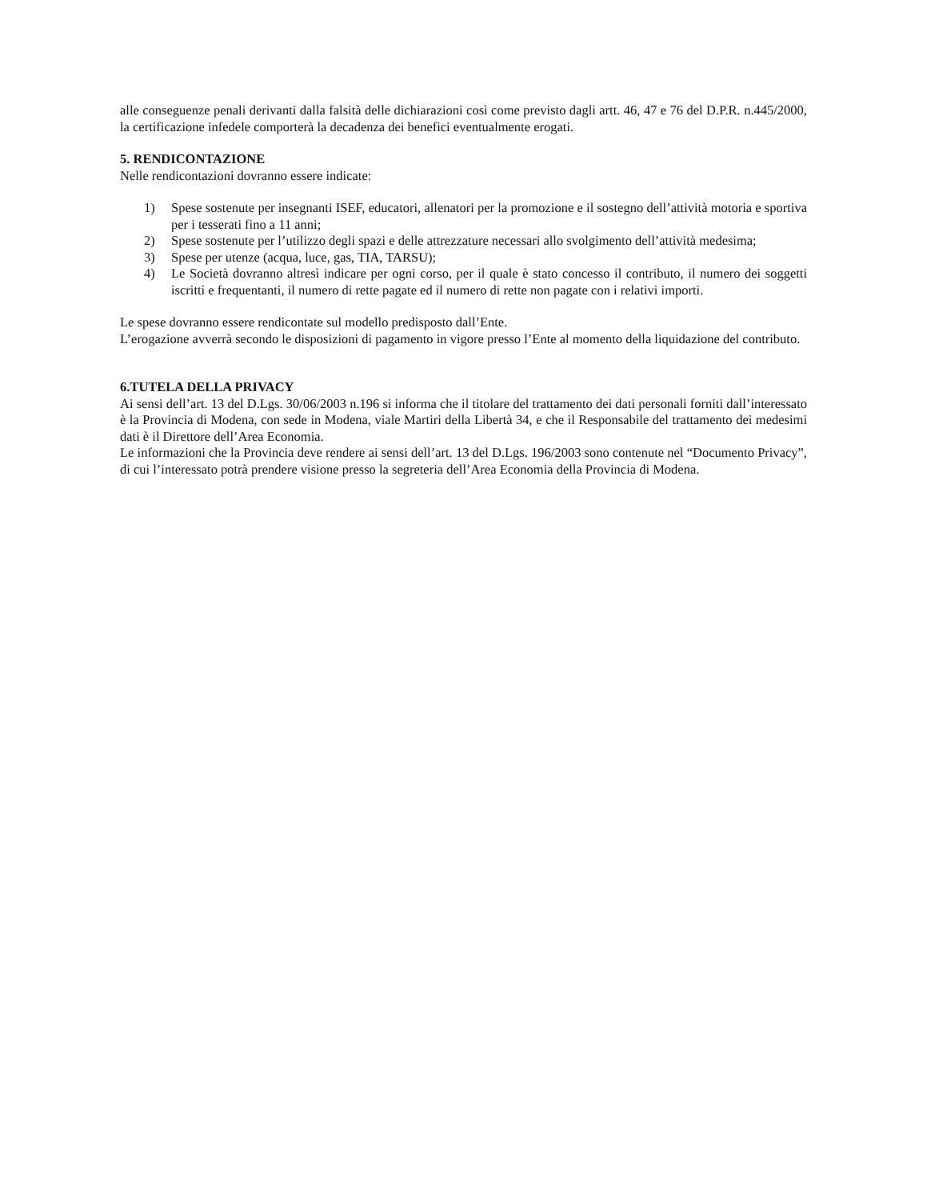alle conseguenze penali derivanti dalla falsità delle dichiarazioni così come previsto dagli artt. 46, 47 e 76 del D.P.R. n.445/2000, la certificazione infedele comporterà la decadenza dei benefici eventualmente erogati.
5. RENDICONTAZIONE
Nelle rendicontazioni dovranno essere indicate:
1) Spese sostenute per insegnanti ISEF, educatori, allenatori per la promozione e il sostegno dell’attività motoria e sportiva per i tesserati fino a 11 anni;
2) Spese sostenute per l’utilizzo degli spazi e delle attrezzature necessari allo svolgimento dell’attività medesima;
3) Spese per utenze (acqua, luce, gas, TIA, TARSU);
4) Le Società dovranno altresì indicare per ogni corso, per il quale è stato concesso il contributo, il numero dei soggetti iscritti e frequentanti, il numero di rette pagate ed il numero di rette non pagate con i relativi importi.
Le spese dovranno essere rendicontate sul modello predisposto dall’Ente.
L’erogazione avverrà secondo le disposizioni di pagamento in vigore presso l’Ente al momento della liquidazione del contributo.
6.TUTELA DELLA PRIVACY
Ai sensi dell’art. 13 del D.Lgs. 30/06/2003 n.196 si informa che il titolare del trattamento dei dati personali forniti dall’interessato è la Provincia di Modena, con sede in Modena, viale Martiri della Libertà 34, e che il Responsabile del trattamento dei medesimi dati è il Direttore dell’Area Economia.
Le informazioni che la Provincia deve rendere ai sensi dell’art. 13 del D.Lgs. 196/2003 sono contenute nel “Documento Privacy”, di cui l’interessato potrà prendere visione presso la segreteria dell’Area Economia della Provincia di Modena.